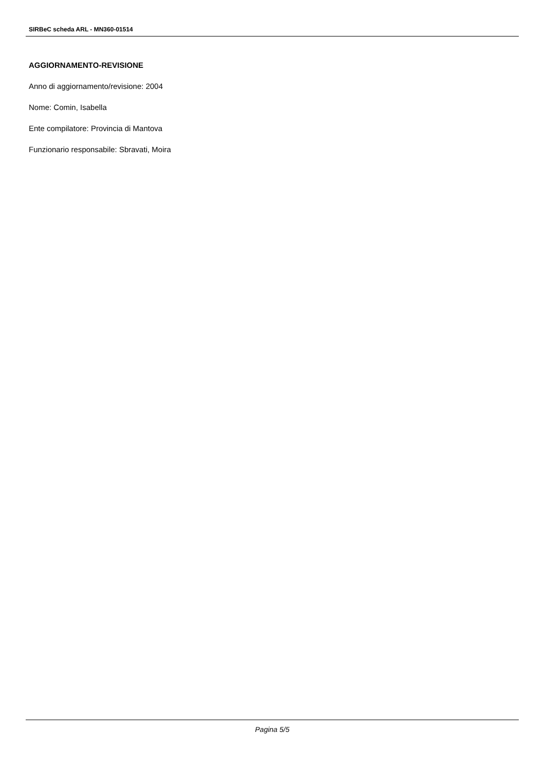SIRBeC scheda ARL - MN360-01514
AGGIORNAMENTO-REVISIONE
Anno di aggiornamento/revisione: 2004
Nome: Comin, Isabella
Ente compilatore: Provincia di Mantova
Funzionario responsabile: Sbravati, Moira
Pagina 5/5